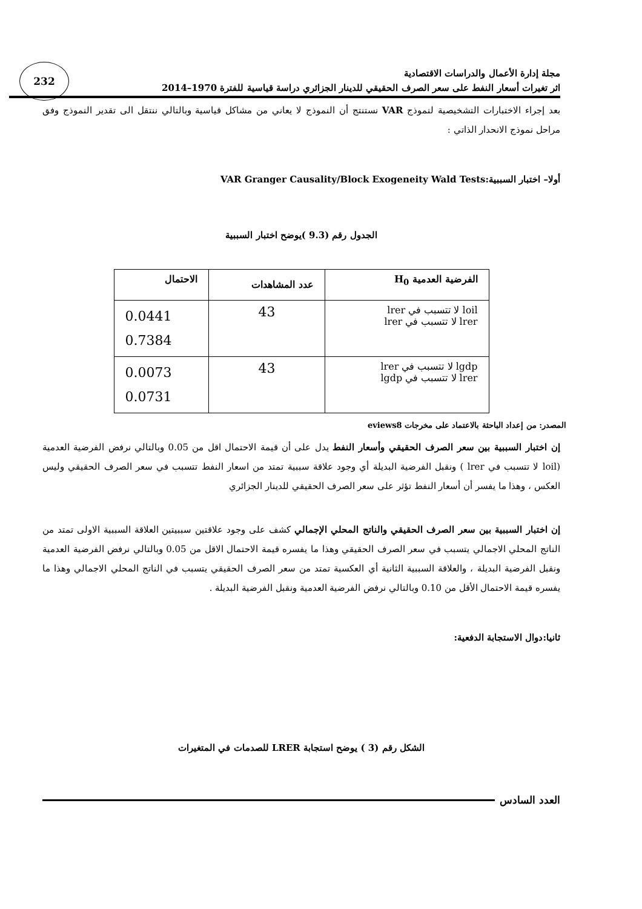232
مجلة إدارة الأعمال والدراسات الاقتصادية
اثر تغيرات أسعار النفط على سعر الصرف الحقيقي للدينار الجزائري دراسة قياسية للفترة 1970–2014
بعد إجراء الاختبارات التشخيصية لنموذج VAR نستنتج أن النموذج لا يعاني من مشاكل قياسية وبالتالي ننتقل الى تقدير النموذج وفق مراحل نموذج الانحدار الذاتي :
أولا– اختبار السببية:VAR Granger Causality/Block Exogeneity Wald Tests
الجدول رقم (9.3 )يوضح اختبار السببية
| الفرضية العدمية H<sub>0</sub> | عدد المشاهدات | الاحتمال |
| --- | --- | --- |
| loil لا تتسبب في lrer lrer لا تتسبب في lrer | 43 | 0.0441 0.7384 |
| lgdp لا تتسبب في lrer lrer لا تتسبب في lgdp | 43 | 0.0073 0.0731 |
المصدر: من إعداد الباحثة بالاعتماد على مخرجات eviews8
إن اختبار السببية بين سعر الصرف الحقيقي وأسعار النفط يدل على أن قيمة الاحتمال اقل من 0.05 وبالتالي نرفض الفرضية العدمية (loil لا تتسبب في lrer ) ونقبل الفرضية البديلة أي وجود علاقة سببية تمتد من اسعار النفط تتسبب في سعر الصرف الحقيقي وليس العكس ، وهذا ما يفسر أن أسعار النفط تؤثر على سعر الصرف الحقيقي للدينار الجزائري
إن اختبار السببية بين سعر الصرف الحقيقي والناتج المحلي الإجمالي كشف على وجود علاقتين سببيتين العلاقة السببية الاولى تمتد من الناتج المحلي الاجمالي يتسبب في سعر الصرف الحقيقي وهذا ما يفسره قيمة الاحتمال الاقل من 0.05 وبالتالي نرفض الفرضية العدمية ونقبل الفرضية البديلة ، والعلاقة السببية الثانية أي العكسية تمتد من سعر الصرف الحقيقي يتسبب في الناتج المحلي الاجمالي وهذا ما يفسره قيمة الاحتمال الأقل من 0.10 وبالتالي نرفض الفرضية العدمية ونقبل الفرضية البديلة .
ثانيا:دوال الاستجابة الدفعية:
الشكل رقم (3 ) يوضح استجابة LRER للصدمات في المتغيرات
العدد السادس